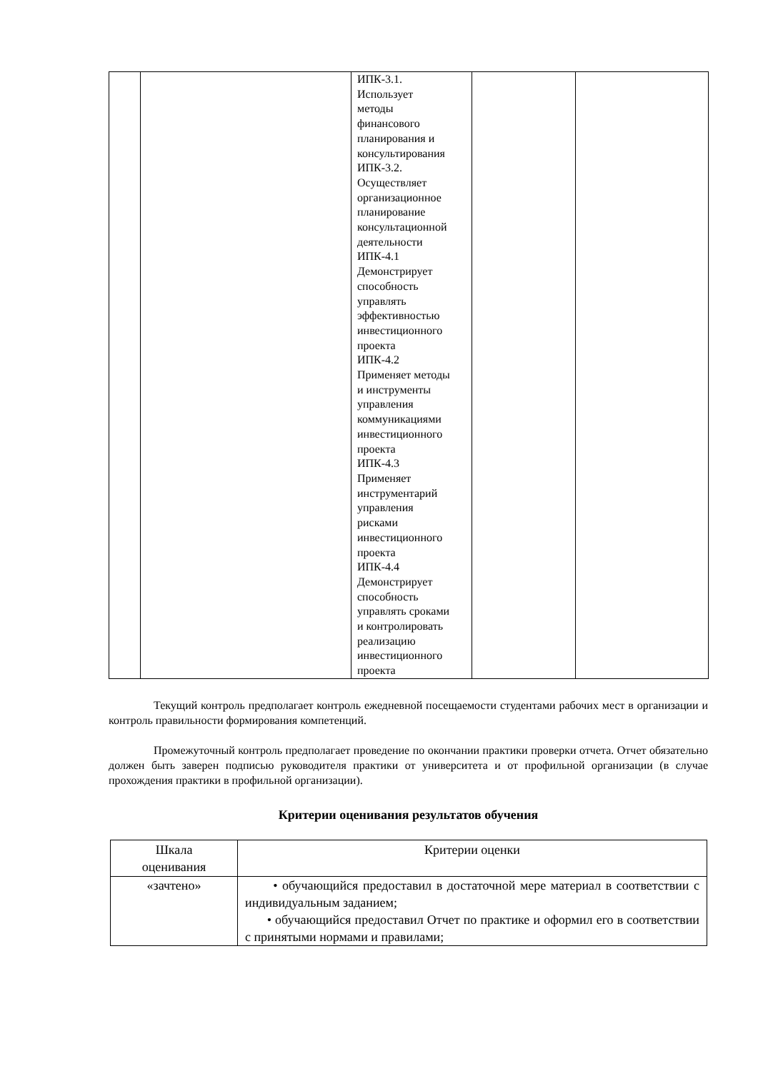| | | ИПК-3.1. Использует методы финансового планирования и консультирования ИПК-3.2. Осуществляет организационное планирование консультационной деятельности ИПК-4.1 Демонстрирует способность управлять эффективностью инвестиционного проекта ИПК-4.2 Применяет методы и инструменты управления коммуникациями инвестиционного проекта ИПК-4.3 Применяет инструментарий управления рисками инвестиционного проекта ИПК-4.4 Демонстрирует способность управлять сроками и контролировать реализацию инвестиционного проекта | | |
Текущий контроль предполагает контроль ежедневной посещаемости студентами рабочих мест в организации и контроль правильности формирования компетенций.
Промежуточный контроль предполагает проведение по окончании практики проверки отчета. Отчет обязательно должен быть заверен подписью руководителя практики от университета и от профильной организации (в случае прохождения практики в профильной организации).
Критерии оценивания результатов обучения
| Шкала оценивания | Критерии оценки |
| --- | --- |
| «зачтено» | • обучающийся предоставил в достаточной мере материал в соответствии с индивидуальным заданием; • обучающийся предоставил Отчет по практике и оформил его в соответствии с принятыми нормами и правилами; |